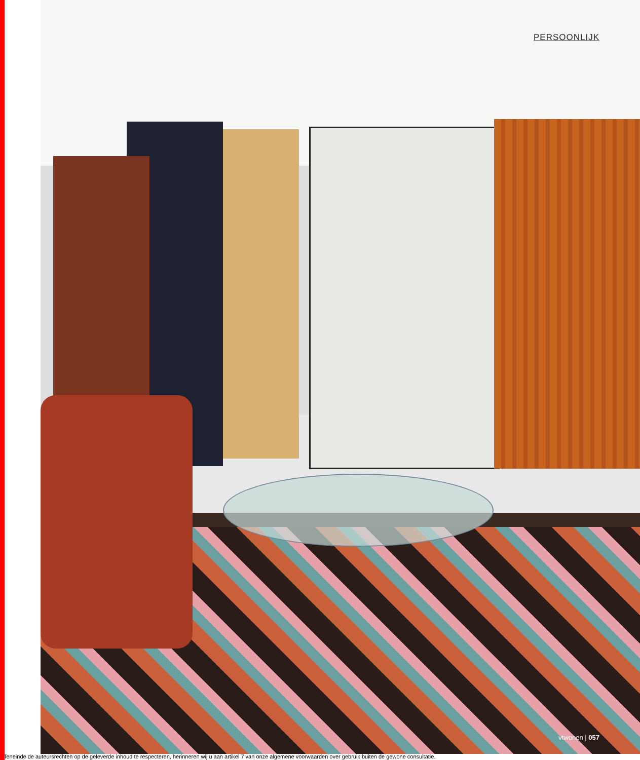PERSOONLIJK
vtwonen | 057
Teneinde de auteursrechten op de geleverde inhoud te respecteren, herinneren wij u aan artikel 7 van onze algemene voorwaarden over gebruik buiten de gewone consultatie.